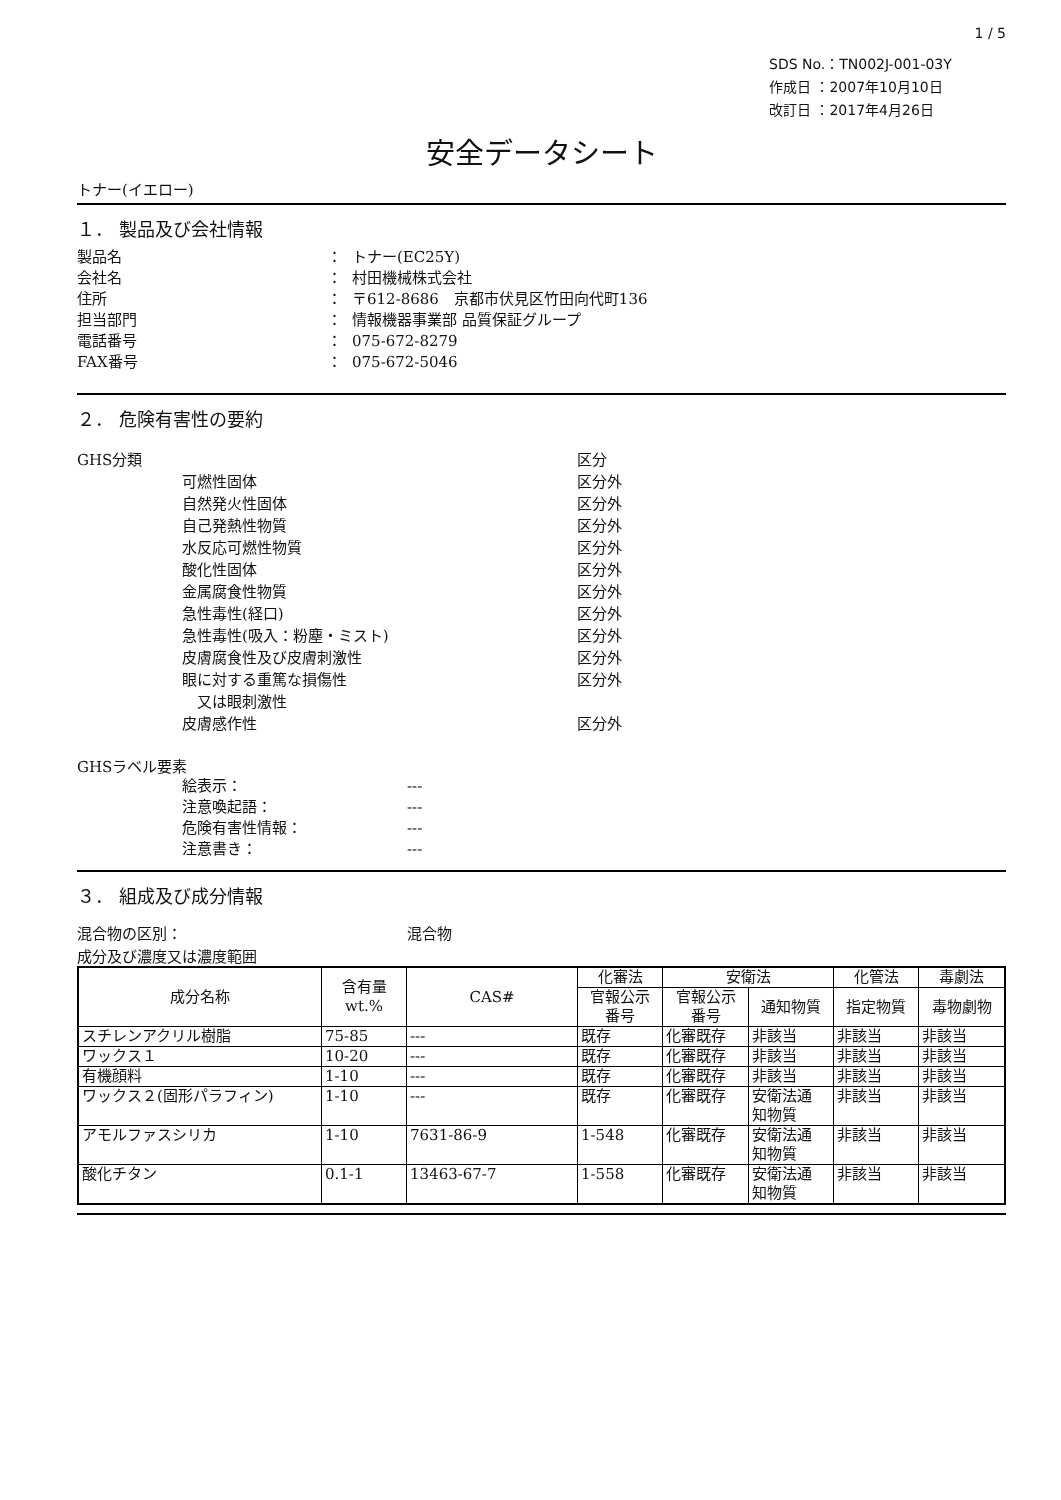1 / 5
SDS No.：TN002J-001-03Y
作成日 ：2007年10月10日
改訂日 ：2017年4月26日
安全データシート
トナー(イエロー)
１． 製品及び会社情報
製品名 ： トナー(EC25Y)
会社名 ： 村田機械株式会社
住所 ： 〒612-8686　京都市伏見区竹田向代町136
担当部門 ： 情報機器事業部 品質保証グループ
電話番号 ： 075-672-8279
FAX番号 ： 075-672-5046
２． 危険有害性の要約
GHS分類 区分
可燃性固体 区分外
自然発火性固体 区分外
自己発熱性物質 区分外
水反応可燃性物質 区分外
酸化性固体 区分外
金属腐食性物質 区分外
急性毒性(経口) 区分外
急性毒性(吸入：粉塵・ミスト) 区分外
皮膚腐食性及び皮膚刺激性 区分外
眼に対する重篤な損傷性
　又は眼刺激性 区分外
皮膚感作性 区分外
GHSラベル要素
絵表示： ---
注意喚起語： ---
危険有害性情報： ---
注意書き： ---
３． 組成及び成分情報
混合物の区別： 混合物
成分及び濃度又は濃度範囲
| 成分名称 | 含有量 wt.% | CAS# | 化審法 | 安衛法 | | 化管法 | 毒劇法 |
| --- | --- | --- | --- | --- | --- | --- | --- |
| | | | 官報公示 番号 | 官報公示 番号 | 通知物質 | 指定物質 | 毒物劇物 |
| スチレンアクリル樹脂 | 75-85 | --- | 既存 | 化審既存 | 非該当 | 非該当 | 非該当 |
| ワックス１ | 10-20 | --- | 既存 | 化審既存 | 非該当 | 非該当 | 非該当 |
| 有機顔料 | 1-10 | --- | 既存 | 化審既存 | 非該当 | 非該当 | 非該当 |
| ワックス２(固形パラフィン) | 1-10 | --- | 既存 | 化審既存 | 安衛法通 知物質 | 非該当 | 非該当 |
| アモルファスシリカ | 1-10 | 7631-86-9 | 1-548 | 化審既存 | 安衛法通 知物質 | 非該当 | 非該当 |
| 酸化チタン | 0.1-1 | 13463-67-7 | 1-558 | 化審既存 | 安衛法通 知物質 | 非該当 | 非該当 |